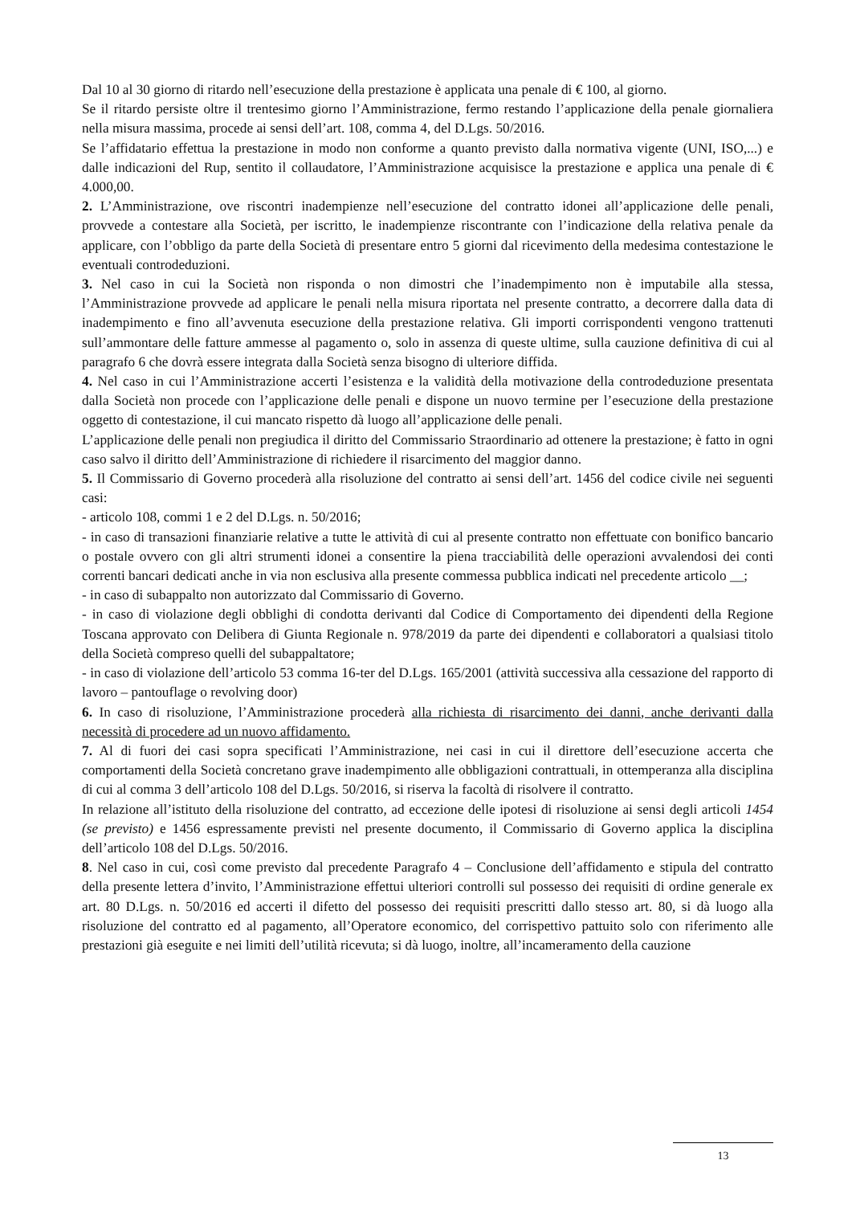Dal 10 al 30 giorno di ritardo nell’esecuzione della prestazione è applicata una penale di € 100, al giorno.
Se il ritardo persiste oltre il trentesimo giorno l’Amministrazione, fermo restando l’applicazione della penale giornaliera nella misura massima, procede ai sensi dell’art. 108, comma 4, del D.Lgs. 50/2016.
Se l’affidatario effettua la prestazione in modo non conforme a quanto previsto dalla normativa vigente (UNI, ISO,...) e dalle indicazioni del Rup, sentito il collaudatore, l’Amministrazione acquisisce la prestazione e applica una penale di € 4.000,00.
2. L’Amministrazione, ove riscontri inadempienze nell’esecuzione del contratto idonei all’applicazione delle penali, provvede a contestare alla Società, per iscritto, le inadempienze riscontrante con l’indicazione della relativa penale da applicare, con l’obbligo da parte della Società di presentare entro 5 giorni dal ricevimento della medesima contestazione le eventuali controdeduzioni.
3. Nel caso in cui la Società non risponda o non dimostri che l’inadempimento non è imputabile alla stessa, l’Amministrazione provvede ad applicare le penali nella misura riportata nel presente contratto, a decorrere dalla data di inadempimento e fino all’avvenuta esecuzione della prestazione relativa. Gli importi corrispondenti vengono trattenuti sull’ammontare delle fatture ammesse al pagamento o, solo in assenza di queste ultime, sulla cauzione definitiva di cui al paragrafo 6 che dovrà essere integrata dalla Società senza bisogno di ulteriore diffida.
4. Nel caso in cui l’Amministrazione accerti l’esistenza e la validità della motivazione della controdeduzione presentata dalla Società non procede con l’applicazione delle penali e dispone un nuovo termine per l’esecuzione della prestazione oggetto di contestazione, il cui mancato rispetto dà luogo all’applicazione delle penali.
L’applicazione delle penali non pregiudica il diritto del Commissario Straordinario ad ottenere la prestazione; è fatto in ogni caso salvo il diritto dell’Amministrazione di richiedere il risarcimento del maggior danno.
5. Il Commissario di Governo procederà alla risoluzione del contratto ai sensi dell’art. 1456 del codice civile nei seguenti casi:
- articolo 108, commi 1 e 2 del D.Lgs. n. 50/2016;
- in caso di transazioni finanziarie relative a tutte le attività di cui al presente contratto non effettuate con bonifico bancario o postale ovvero con gli altri strumenti idonei a consentire la piena tracciabilità delle operazioni avvalendosi dei conti correnti bancari dedicati anche in via non esclusiva alla presente commessa pubblica indicati nel precedente articolo __;
- in caso di subappalto non autorizzato dal Commissario di Governo.
- in caso di violazione degli obblighi di condotta derivanti dal Codice di Comportamento dei dipendenti della Regione Toscana approvato con Delibera di Giunta Regionale n. 978/2019 da parte dei dipendenti e collaboratori a qualsiasi titolo della Società compreso quelli del subappaltatore;
- in caso di violazione dell’articolo 53 comma 16-ter del D.Lgs. 165/2001 (attività successiva alla cessazione del rapporto di lavoro – pantouflage o revolving door)
6. In caso di risoluzione, l’Amministrazione procederà alla richiesta di risarcimento dei danni, anche derivanti dalla necessità di procedere ad un nuovo affidamento.
7. Al di fuori dei casi sopra specificati l’Amministrazione, nei casi in cui il direttore dell’esecuzione accerta che comportamenti della Società concretano grave inadempimento alle obbligazioni contrattuali, in ottemperanza alla disciplina di cui al comma 3 dell’articolo 108 del D.Lgs. 50/2016, si riserva la facoltà di risolvere il contratto.
In relazione all’istituto della risoluzione del contratto, ad eccezione delle ipotesi di risoluzione ai sensi degli articoli 1454 (se previsto) e 1456 espressamente previsti nel presente documento, il Commissario di Governo applica la disciplina dell’articolo 108 del D.Lgs. 50/2016.
8. Nel caso in cui, così come previsto dal precedente Paragrafo 4 – Conclusione dell’affidamento e stipula del contratto della presente lettera d’invito, l’Amministrazione effettui ulteriori controlli sul possesso dei requisiti di ordine generale ex art. 80 D.Lgs. n. 50/2016 ed accerti il difetto del possesso dei requisiti prescritti dallo stesso art. 80, si dà luogo alla risoluzione del contratto ed al pagamento, all’Operatore economico, del corrispettivo pattuito solo con riferimento alle prestazioni già eseguite e nei limiti dell’utilità ricevuta; si dà luogo, inoltre, all’incameramento della cauzione
13